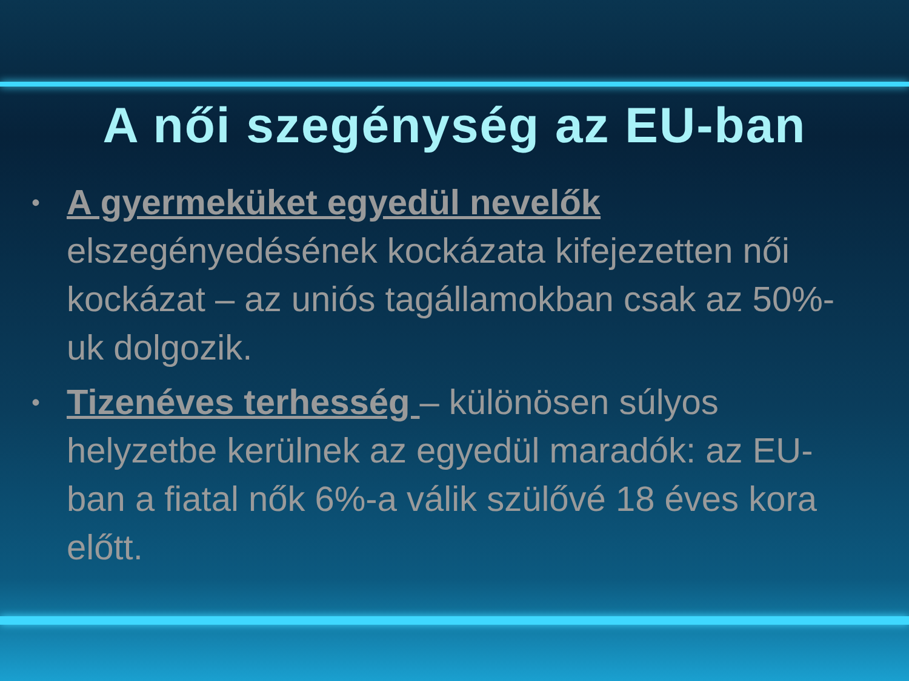A női szegénység az EU-ban
• A gyermeküket egyedül nevelők elszegényedésének kockázata kifejezetten női kockázat – az uniós tagállamokban csak az 50%-uk dolgozik.
• Tizenéves terhesség – különösen súlyos helyzetbe kerülnek az egyedül maradók: az EU-ban a fiatal nők 6%-a válik szülővé 18 éves kora előtt.